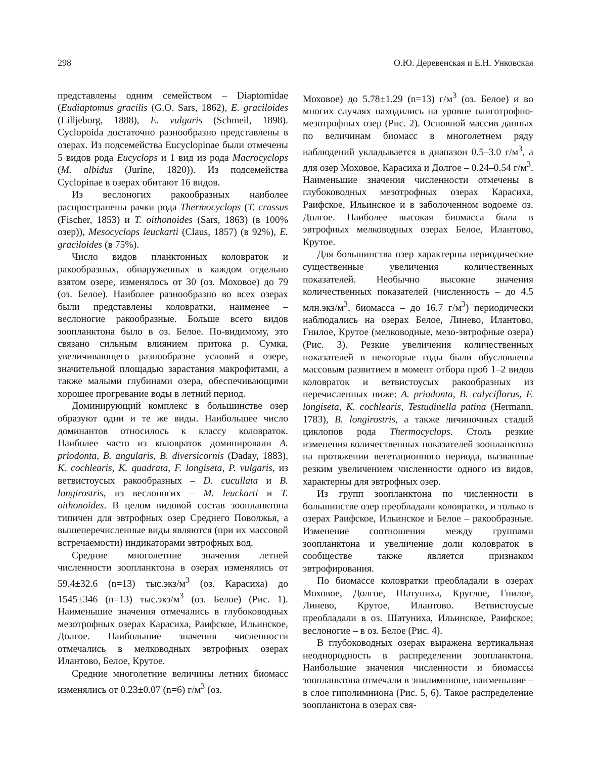298 О.Ю. Деревенская и Е.Н. Унковская
представлены одним семейством – Diaptomidae (Eudiaptomus gracilis (G.O. Sars, 1862), E. graciloides (Lilljeborg, 1888), E. vulgaris (Schmeil, 1898). Cyclopoida достаточно разнообразно представлены в озерах. Из подсемейства Eucyclopinae были отмечены 5 видов рода Eucyclops и 1 вид из рода Macrocyclops (M. albidus (Jurine, 1820)). Из подсемейства Cyclopinae в озерах обитают 16 видов.
Из веслоногих ракообразных наиболее распространены рачки рода Thermocyclops (T. crassus (Fischer, 1853) и T. oithonoides (Sars, 1863) (в 100% озер)), Mesocyclops leuckarti (Claus, 1857) (в 92%), E. graciloides (в 75%).
Число видов планктонных коловраток и ракообразных, обнаруженных в каждом отдельно взятом озере, изменялось от 30 (оз. Моховое) до 79 (оз. Белое). Наиболее разнообразно во всех озерах были представлены коловратки, наименее – веслоногие ракообразные. Больше всего видов зоопланктона было в оз. Белое. По-видимому, это связано сильным влиянием притока р. Сумка, увеличивающего разнообразие условий в озере, значительной площадью зарастания макрофитами, а также малыми глубинами озера, обеспечивающими хорошее прогревание воды в летний период.
Доминирующий комплекс в большинстве озер образуют одни и те же виды. Наибольшее число доминантов относилось к классу коловраток. Наиболее часто из коловраток доминировали A. priodonta, B. angularis, B. diversicornis (Daday, 1883), K. cochlearis, K. quadrata, F. longiseta, P. vulgaris, из ветвистоусых ракообразных – D. cucullata и B. longirostris, из веслоногих – M. leuckarti и T. oithonoides. В целом видовой состав зоопланктона типичен для эвтрофных озер Среднего Поволжья, а вышеперечисленные виды являются (при их массовой встречаемости) индикаторами эвтрофных вод.
Средние многолетние значения летней численности зоопланктона в озерах изменялись от 59.4±32.6 (n=13) тыс.экз/м<sup>3</sup> (оз. Карасиха) до 1545±346 (n=13) тыс.экз/м<sup>3</sup> (оз. Белое) (Рис. 1). Наименьшие значения отмечались в глубоководных мезотрофных озерах Карасиха, Раифское, Ильинское, Долгое. Наибольшие значения численности отмечались в мелководных эвтрофных озерах Илантово, Белое, Крутое.
Средние многолетние величины летних биомасс изменялись от 0.23±0.07 (n=6) г/м<sup>3</sup> (оз.
Моховое) до 5.78±1.29 (n=13) г/м<sup>3</sup> (оз. Белое) и во многих случаях находились на уровне олиготрофно-мезотрофных озер (Рис. 2). Основной массив данных по величинам биомасс в многолетнем ряду наблюдений укладывается в диапазон 0.5–3.0 г/м<sup>3</sup>, а для озер Моховое, Карасиха и Долгое – 0.24–0.54 г/м<sup>3</sup>. Наименьшие значения численности отмечены в глубоководных мезотрофных озерах Карасиха, Раифское, Ильинское и в заболоченном водоеме оз. Долгое. Наиболее высокая биомасса была в эвтрофных мелководных озерах Белое, Илантово, Крутое.
Для большинства озер характерны периодические существенные увеличения количественных показателей. Необычно высокие значения количественных показателей (численность – до 4.5 млн.экз/м<sup>3</sup>, биомасса – до 16.7 г/м<sup>3</sup>) периодически наблюдались на озерах Белое, Линево, Илантово, Гнилое, Крутое (мелководные, мезо-эвтрофные озера) (Рис. 3). Резкие увеличения количественных показателей в некоторые годы были обусловлены массовым развитием в момент отбора проб 1–2 видов коловраток и ветвистоусых ракообразных из перечисленных ниже: A. priodonta, B. calyciflorus, F. longiseta, K. cochlearis, Testudinella patina (Hermann, 1783), B. longirostris, а также личиночных стадий циклопов рода Thermocyclops. Столь резкие изменения количественных показателей зоопланктона на протяжении вегетационного периода, вызванные резким увеличением численности одного из видов, характерны для эвтрофных озер.
Из групп зоопланктона по численности в большинстве озер преобладали коловратки, и только в озерах Раифское, Ильинское и Белое – ракообразные. Изменение соотношения между группами зоопланктона и увеличение доли коловраток в сообществе также является признаком эвтрофирования.
По биомассе коловратки преобладали в озерах Моховое, Долгое, Шатуниха, Круглое, Гнилое, Линево, Крутое, Илантово. Ветвистоусые преобладали в оз. Шатуниха, Ильинское, Раифское; веслоногие – в оз. Белое (Рис. 4).
В глубоководных озерах выражена вертикальная неоднородность в распределении зоопланктона. Наибольшие значения численности и биомассы зоопланктона отмечали в эпилимнионе, наименьшие – в слое гиполимниона (Рис. 5, 6). Такое распределение зоопланктона в озерах свя-